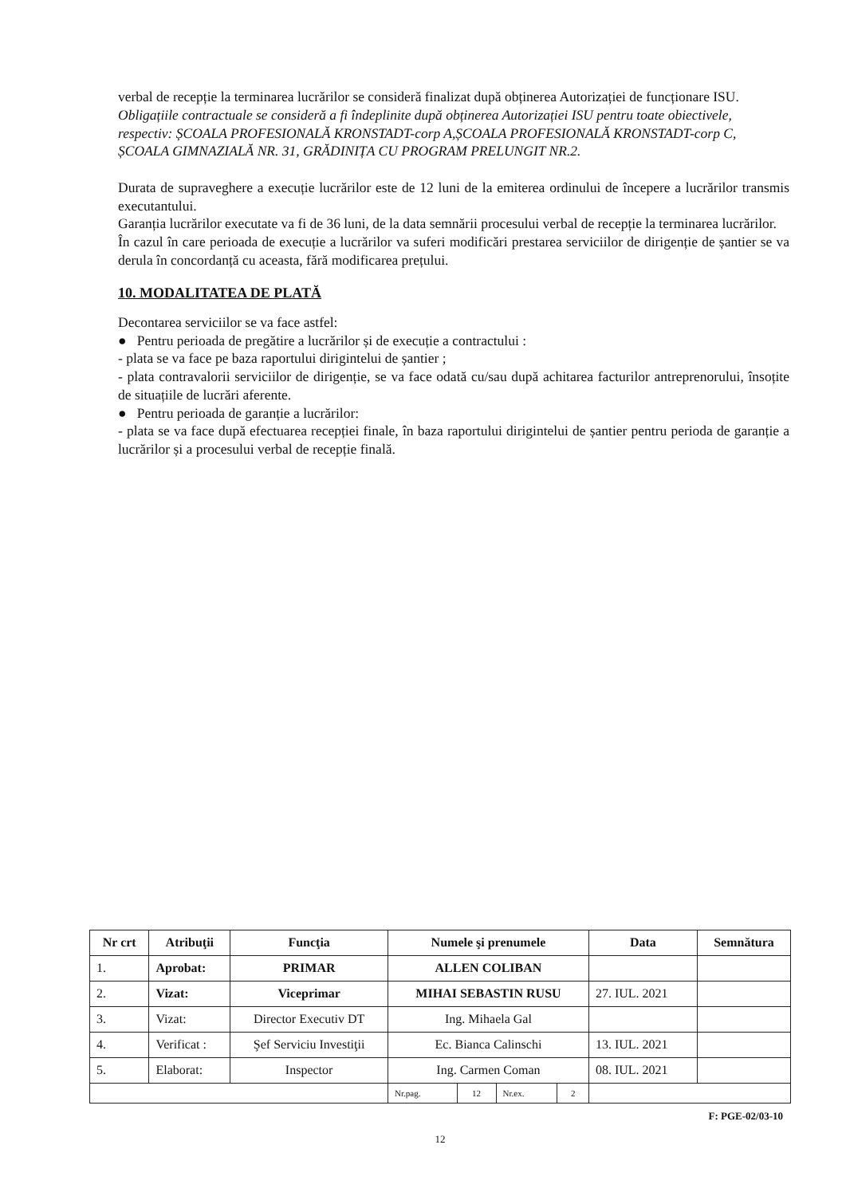verbal de recepție la terminarea lucrărilor se consideră finalizat după obținerea Autorizației de funcționare ISU.
Obligațiile contractuale se consideră a fi îndeplinite după obținerea Autorizației ISU pentru toate obiectivele, respectiv: ȘCOALA PROFESIONALĂ KRONSTADT-corp A,ȘCOALA PROFESIONALĂ KRONSTADT-corp C, ȘCOALA GIMNAZIALĂ NR. 31, GRĂDINIȚA CU PROGRAM PRELUNGIT NR.2.
Durata de supraveghere a execuție lucrărilor este de 12 luni de la emiterea ordinului de începere a lucrărilor transmis executantului.
Garanția lucrărilor executate va fi de 36 luni, de la data semnării procesului verbal de recepție la terminarea lucrărilor.
În cazul în care perioada de execuție a lucrărilor va suferi modificări prestarea serviciilor de dirigenție de șantier se va derula în concordanță cu aceasta, fără modificarea prețului.
10. MODALITATEA DE PLATĂ
Decontarea serviciilor se va face astfel:
● Pentru perioada de pregătire a lucrărilor și de execuție a contractului :
- plata se va face pe baza raportului dirigintelui de șantier ;
- plata contravalorii serviciilor de dirigenție, se va face odată cu/sau după achitarea facturilor antreprenorului, însoțite de situațiile de lucrări aferente.
● Pentru perioada de garanție a lucrărilor:
- plata se va face după efectuarea recepției finale, în baza raportului dirigintelui de șantier pentru perioda de garanție a lucrărilor și a procesului verbal de recepție finală.
| Nr crt | Atribuţii | Funcţia | Numele şi prenumele | | | | Data | Semnătura |
| --- | --- | --- | --- | --- | --- | --- | --- | --- |
| 1. | Aprobat: | PRIMAR | ALLEN COLIBAN | | | | | |
| 2. | Vizat: | Viceprimar | MIHAI SEBASTIN RUSU | | | | 27. IUL. 2021 | |
| 3. | Vizat: | Director Executiv DT | Ing. Mihaela Gal | | | | | |
| 4. | Verificat : | Şef Serviciu Investiţii | Ec. Bianca Calinschi | | | | 13. IUL. 2021 | |
| 5. | Elaborat: | Inspector | Ing. Carmen Coman | | | | 08. IUL. 2021 | |
| | | | Nr.pag. | 12 | Nr.ex. | 2 | | |
F: PGE-02/03-10
12